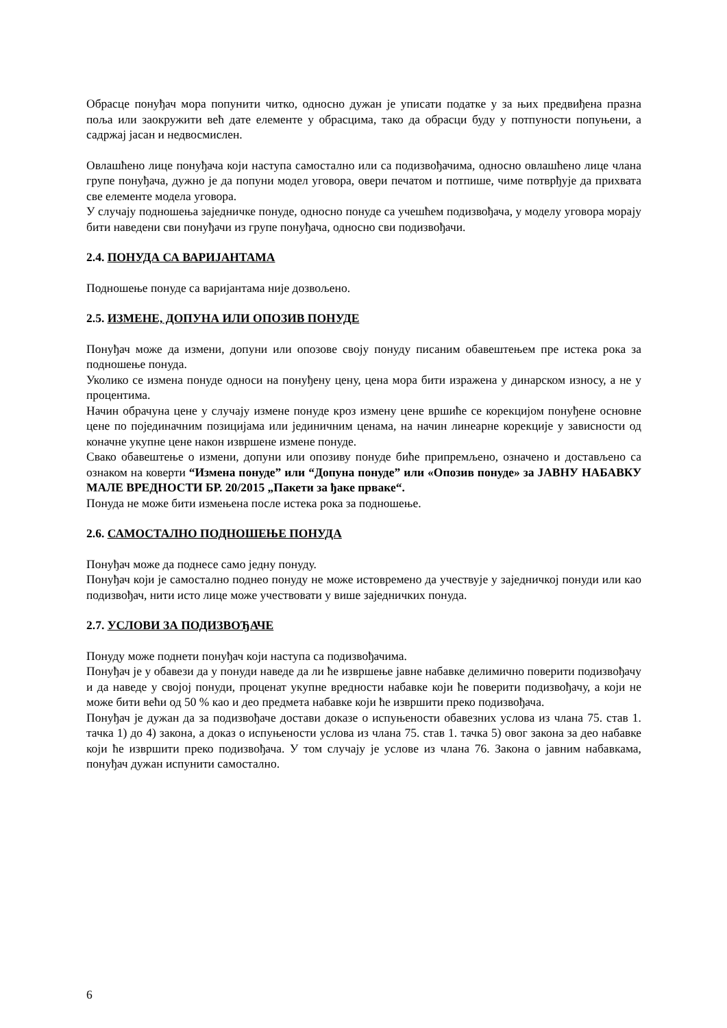Обрасце понуђач мора попунити читко, односно дужан је уписати податке у за њих предвиђена празна поља или заокружити већ дате елементе у обрасцима, тако да обрасци буду у потпуности попуњени, а садржај јасан и недвосмислен.
Овлашћено лице понуђача који наступа самостално или са подизвођачима, односно овлашћено лице члана групе понуђача, дужно је да попуни модел уговора, овери печатом и потпише, чиме потврђује да прихвата све елементе модела уговора.
У случају подношења заједничке понуде, односно понуде са учешћем подизвођача, у моделу уговора морају бити наведени сви понуђачи из групе понуђача, односно сви подизвођачи.
2.4. ПОНУДА СА ВАРИЈАНТАМА
Подношење понуде са варијантама није дозвољено.
2.5. ИЗМЕНЕ, ДОПУНА ИЛИ ОПОЗИВ ПОНУДЕ
Понуђач може да измени, допуни или опозове своју понуду писаним обавештењем пре истека рока за подношење понуда.
Уколико се измена понуде односи на понуђену цену, цена мора бити изражена у динарском износу, а не у процентима.
Начин обрачуна цене у случају измене понуде кроз измену цене вршиће се корекцијом понуђене основне цене по појединачним позицијама или јединичним ценама, на начин линеарне корекције у зависности од коначне укупне цене након извршене измене понуде.
Свако обавештење о измени, допуни или опозиву понуде биће припремљено, означено и достављено са ознаком на коверти “Измена понуде” или “Допуна понуде” или «Опозив понуде» за ЈАВНУ НАБАВКУ МАЛЕ ВРЕДНОСТИ БР. 20/2015 „Пакети за ђаке прваке“.
Понуда не може бити измењена после истека рока за подношење.
2.6. САМОСТАЛНО ПОДНОШЕЊЕ ПОНУДА
Понуђач може да поднесе само једну понуду.
Понуђач који је самостално поднео понуду не може истовремено да учествује у заједничкој понуди или као подизвођач, нити исто лице може учествовати у више заједничких понуда.
2.7. УСЛОВИ ЗА ПОДИЗВОЂАЧЕ
Понуду може поднети понуђач који наступа са подизвођачима.
Понуђач је у обавези да у понуди наведе да ли ће извршење јавне набавке делимично поверити подизвођачу и да наведе у својој понуди, проценат укупне вредности набавке који ће поверити подизвођачу, а који не може бити већи од 50 % као и део предмета набавке који ће извршити преко подизвођача.
Понуђач је дужан да за подизвођаче достави доказе о испуњености обавезних услова из члана 75. став 1. тачка 1) до 4) закона, а доказ о испуњености услова из члана 75. став 1. тачка 5) овог закона за део набавке који ће извршити преко подизвођача. У том случају је услове из члана 76. Закона о јавним набавкама, понуђач дужан испунити самостално.
6